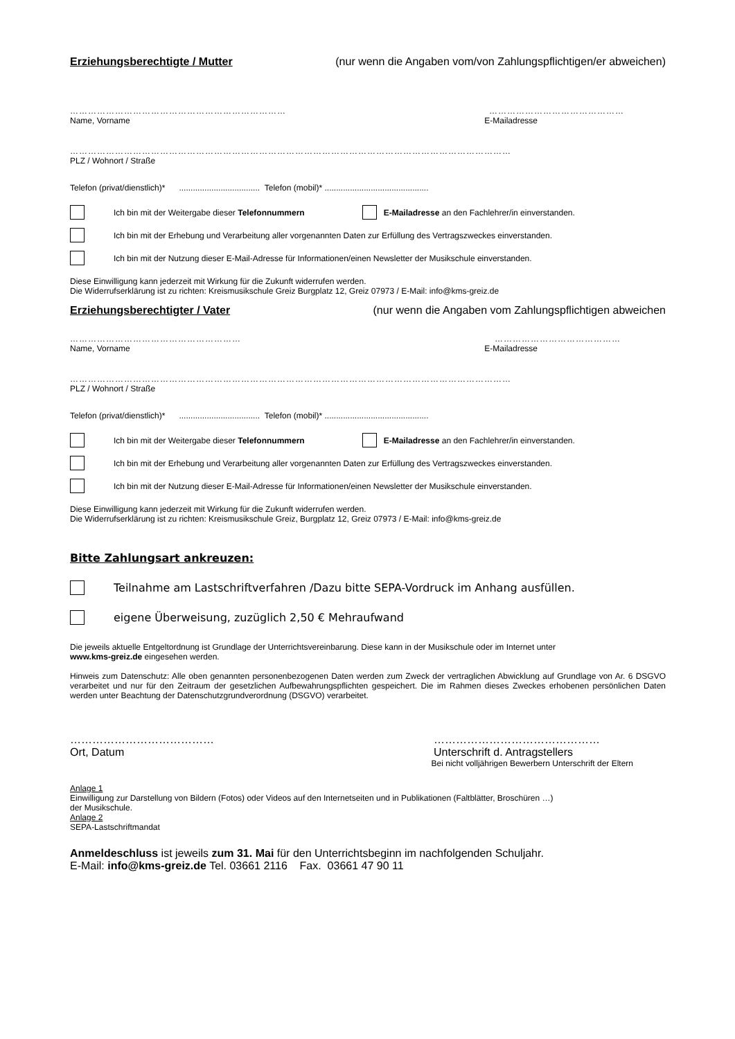Erziehungsberechtigte / Mutter (nur wenn die Angaben vom/von Zahlungspflichtigen/er abweichen)
……………………………………………………………… ………………………………………
Name, Vorname E-Mailadresse
…………………………………………………………………………………………………………………………………
PLZ / Wohnort / Straße
Telefon (privat/dienstlich)* ................................... Telefon (mobil)* .............................................
Ich bin mit der Weitergabe dieser Telefonnummern E-Mailadresse an den Fachlehrer/in einverstanden.
Ich bin mit der Erhebung und Verarbeitung aller vorgenannten Daten zur Erfüllung des Vertragszweckes einverstanden.
Ich bin mit der Nutzung dieser E-Mail-Adresse für Informationen/einen Newsletter der Musikschule einverstanden.
Diese Einwilligung kann jederzeit mit Wirkung für die Zukunft widerrufen werden.
Die Widerrufserklärung ist zu richten: Kreismusikschule Greiz Burgplatz 12, Greiz 07973 / E-Mail: info@kms-greiz.de
Erziehungsberechtigter / Vater (nur wenn die Angaben vom Zahlungspflichtigen abweichen
………………………………………………… ……………………………………
Name, Vorname E-Mailadresse
…………………………………………………………………………………………………………………………………
PLZ / Wohnort / Straße
Telefon (privat/dienstlich)* ................................... Telefon (mobil)* .............................................
Ich bin mit der Weitergabe dieser Telefonnummern E-Mailadresse an den Fachlehrer/in einverstanden.
Ich bin mit der Erhebung und Verarbeitung aller vorgenannten Daten zur Erfüllung des Vertragszweckes einverstanden.
Ich bin mit der Nutzung dieser E-Mail-Adresse für Informationen/einen Newsletter der Musikschule einverstanden.
Diese Einwilligung kann jederzeit mit Wirkung für die Zukunft widerrufen werden.
Die Widerrufserklärung ist zu richten: Kreismusikschule Greiz, Burgplatz 12, Greiz 07973 / E-Mail: info@kms-greiz.de
Bitte Zahlungsart ankreuzen:
Teilnahme am Lastschriftverfahren /Dazu bitte SEPA-Vordruck im Anhang ausfüllen.
eigene Überweisung, zuzüglich 2,50 € Mehraufwand
Die jeweils aktuelle Entgeltordnung ist Grundlage der Unterrichtsvereinbarung. Diese kann in der Musikschule oder im Internet unter
www.kms-greiz.de eingesehen werden.
Hinweis zum Datenschutz: Alle oben genannten personenbezogenen Daten werden zum Zweck der vertraglichen Abwicklung auf Grundlage von Ar. 6 DSGVO verarbeitet und nur für den Zeitraum der gesetzlichen Aufbewahrungspflichten gespeichert. Die im Rahmen dieses Zweckes erhobenen persönlichen Daten werden unter Beachtung der Datenschutzgrundverordnung (DSGVO) verarbeitet.
…………………………………
Ort, Datum ………………………………………
Unterschrift d. Antragstellers
Bei nicht volljährigen Bewerbern Unterschrift der Eltern
Anlage 1
Einwilligung zur Darstellung von Bildern (Fotos) oder Videos auf den Internetseiten und in Publikationen (Faltblätter, Broschüren …)
der Musikschule.
Anlage 2
SEPA-Lastschriftmandat
Anmeldeschluss ist jeweils zum 31. Mai für den Unterrichtsbeginn im nachfolgenden Schuljahr.
E-Mail: info@kms-greiz.de Tel. 03661 2116 Fax. 03661 47 90 11